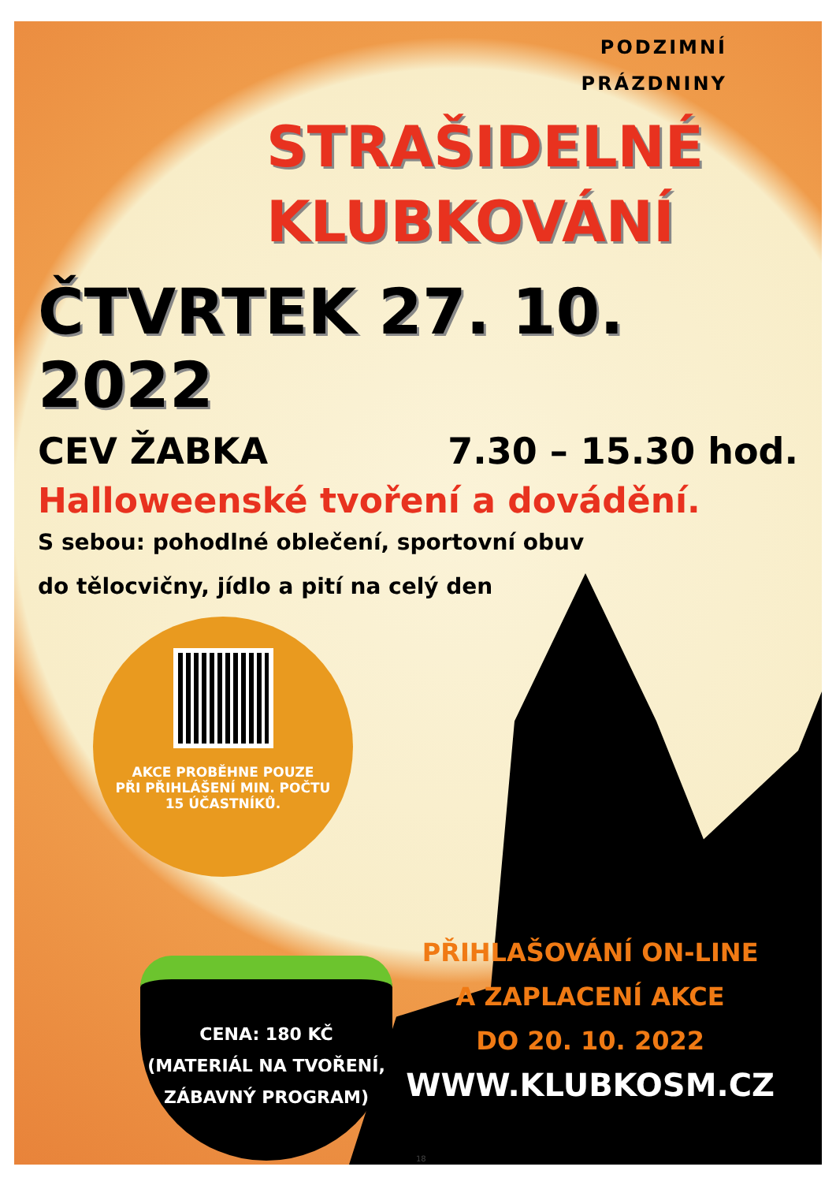PODZIMNÍ
PRÁZDNINY
STRAŠIDELNÉ
KLUBKOVÁNÍ
ČTVRTEK 27. 10. 2022
CEV ŽABKA 7.30 – 15.30 hod.
Halloweenské tvoření a dovádění.
S sebou: pohodlné oblečení, sportovní obuv
do tělocvičny, jídlo a pití na celý den
AKCE PROBĚHNE POUZE
PŘI PŘIHLÁŠENÍ MIN. POČTU
15 ÚČASTNÍKŮ.
CENA: 180 KČ
(MATERIÁL NA TVOŘENÍ,
ZÁBAVNÝ PROGRAM)
PŘIHLAŠOVÁNÍ ON-LINE
A ZAPLACENÍ AKCE
DO 20. 10. 2022
WWW.KLUBKOSM.CZ
18